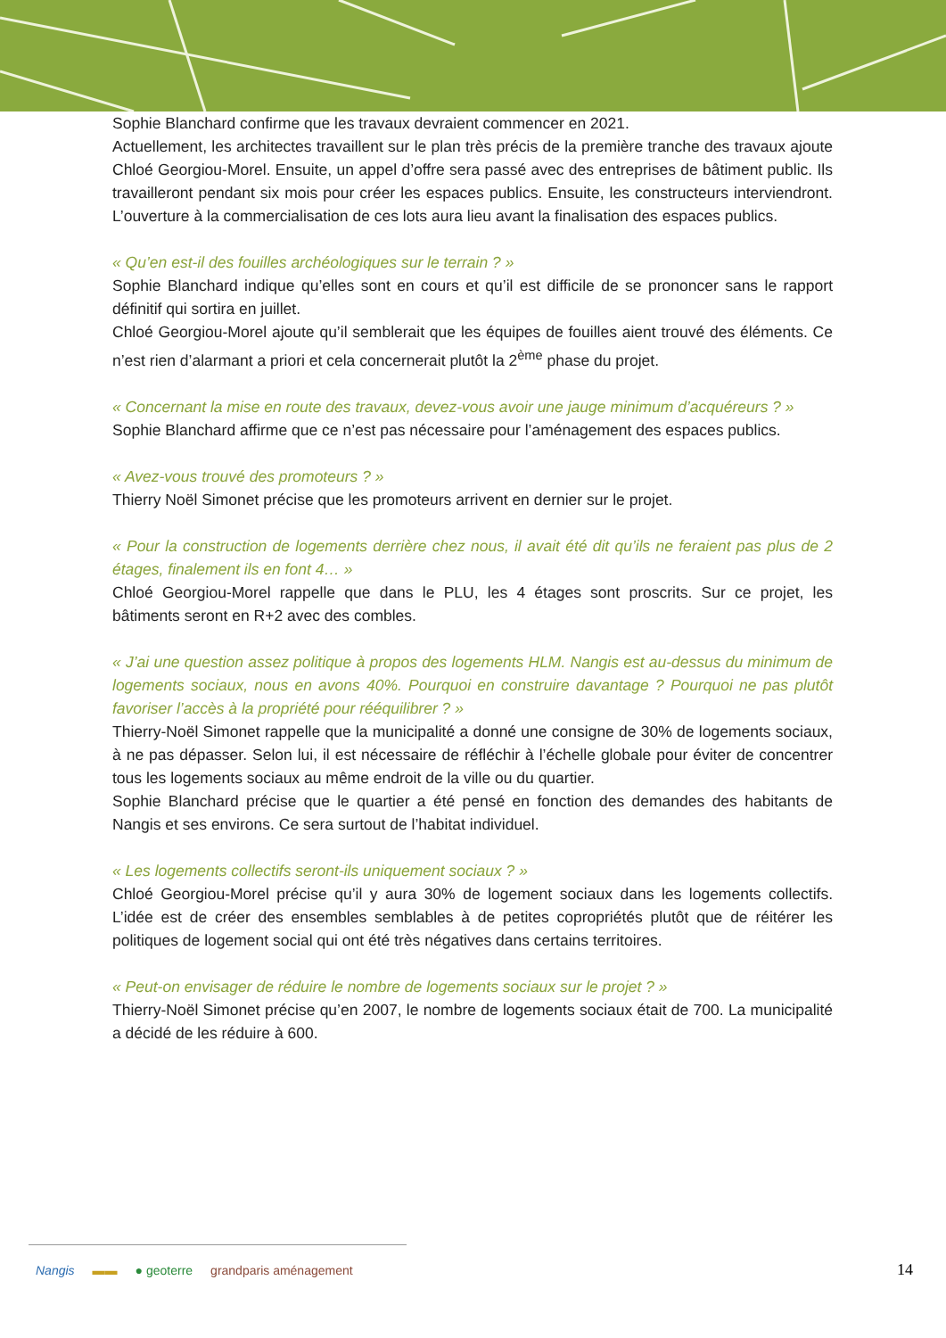Sophie Blanchard confirme que les travaux devraient commencer en 2021.
Actuellement, les architectes travaillent sur le plan très précis de la première tranche des travaux ajoute Chloé Georgiou-Morel. Ensuite, un appel d’offre sera passé avec des entreprises de bâtiment public. Ils travailleront pendant six mois pour créer les espaces publics. Ensuite, les constructeurs interviendront. L’ouverture à la commercialisation de ces lots aura lieu avant la finalisation des espaces publics.
« Qu’en est-il des fouilles archéologiques sur le terrain ? »
Sophie Blanchard indique qu’elles sont en cours et qu’il est difficile de se prononcer sans le rapport définitif qui sortira en juillet.
Chloé Georgiou-Morel ajoute qu’il semblerait que les équipes de fouilles aient trouvé des éléments. Ce n’est rien d’alarmant a priori et cela concernerait plutôt la 2<sup>ème</sup> phase du projet.
« Concernant la mise en route des travaux, devez-vous avoir une jauge minimum d’acquéreurs ? »
Sophie Blanchard affirme que ce n’est pas nécessaire pour l’aménagement des espaces publics.
« Avez-vous trouvé des promoteurs ? »
Thierry Noël Simonet précise que les promoteurs arrivent en dernier sur le projet.
« Pour la construction de logements derrière chez nous, il avait été dit qu’ils ne feraient pas plus de 2 étages, finalement ils en font 4… »
Chloé Georgiou-Morel rappelle que dans le PLU, les 4 étages sont proscrits. Sur ce projet, les bâtiments seront en R+2 avec des combles.
« J’ai une question assez politique à propos des logements HLM. Nangis est au-dessus du minimum de logements sociaux, nous en avons 40%. Pourquoi en construire davantage ? Pourquoi ne pas plutôt favoriser l’accès à la propriété pour rééquilibrer ? »
Thierry-Noël Simonet rappelle que la municipalité a donné une consigne de 30% de logements sociaux, à ne pas dépasser. Selon lui, il est nécessaire de réfléchir à l’échelle globale pour éviter de concentrer tous les logements sociaux au même endroit de la ville ou du quartier.
Sophie Blanchard précise que le quartier a été pensé en fonction des demandes des habitants de Nangis et ses environs. Ce sera surtout de l’habitat individuel.
« Les logements collectifs seront-ils uniquement sociaux ? »
Chloé Georgiou-Morel précise qu’il y aura 30% de logement sociaux dans les logements collectifs. L’idée est de créer des ensembles semblables à de petites copropriétés plutôt que de réitérer les politiques de logement social qui ont été très négatives dans certains territoires.
« Peut-on envisager de réduire le nombre de logements sociaux sur le projet ? »
Thierry-Noël Simonet précise qu’en 2007, le nombre de logements sociaux était de 700. La municipalité a décidé de les réduire à 600.
Nangis ▬▬ ● geoterre grandparis aménagement
14